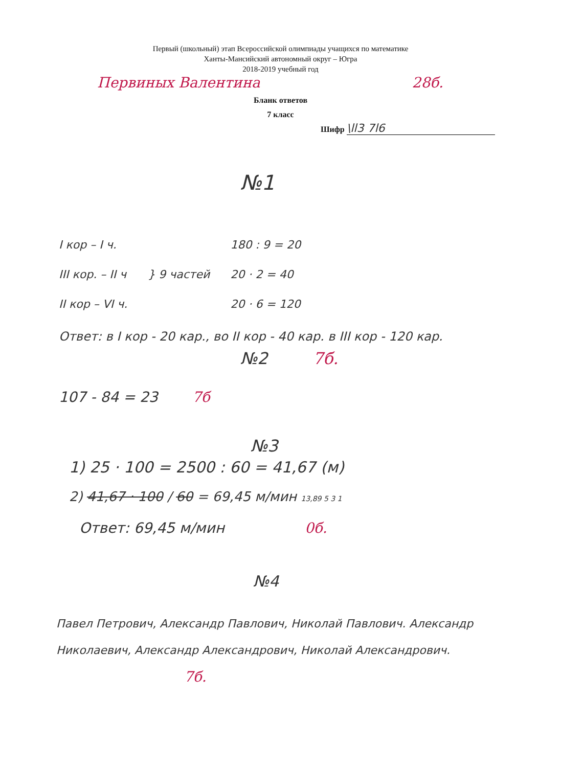Первый (школьный) этап Всероссийской олимпиады учащихся по математике
Ханты-Мансийский автономный округ – Югра
2018-2019 учебный год
Первиных Валентина 28б.
Бланк ответов
7 класс
Шифр \ll3 7l6
№1
I кор – I ч.
III кор. – II ч
II кор – VI ч.
} 9 частей
180 : 9 = 20
20 · 2 = 40
20 · 6 = 120
Ответ: в I кор - 20 кар., во II кор - 40 кар. в III кор - 120 кар.
№2 7б.
107 - 84 = 23 7б
№3
1) 25 · 100 = 2500 : 60 = 41,67 (м)
2) 41,67 · 100 / 60 = 69,45 м/мин 13,89 5 3 1
Ответ: 69,45 м/мин 0б.
№4
Павел Петрович, Александр Павлович, Николай Павлович. Александр Николаевич, Александр Александрович, Николай Александрович. 7б.